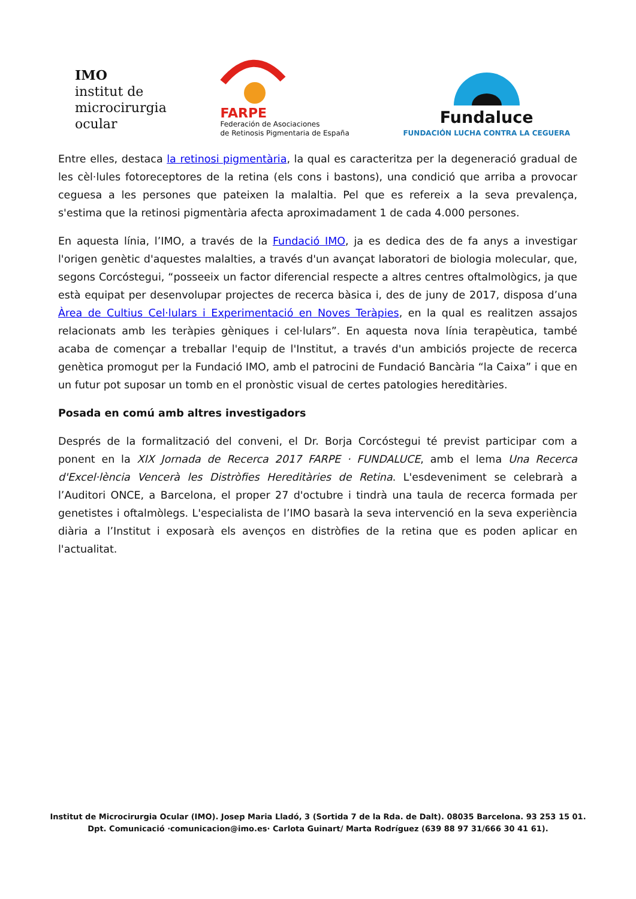IMO
institut de
microcirurgia
ocular
FARPE
Federación de Asociaciones
de Retinosis Pigmentaria de España
Fundaluce
FUNDACIÓN LUCHA CONTRA LA CEGUERA
Entre elles, destaca la retinosi pigmentària, la qual es caracteritza per la degeneració gradual de les cèl·lules fotoreceptores de la retina (els cons i bastons), una condició que arriba a provocar ceguesa a les persones que pateixen la malaltia. Pel que es refereix a la seva prevalença, s'estima que la retinosi pigmentària afecta aproximadament 1 de cada 4.000 persones.
En aquesta línia, l’IMO, a través de la Fundació IMO, ja es dedica des de fa anys a investigar l'origen genètic d'aquestes malalties, a través d'un avançat laboratori de biologia molecular, que, segons Corcóstegui, “posseeix un factor diferencial respecte a altres centres oftalmològics, ja que està equipat per desenvolupar projectes de recerca bàsica i, des de juny de 2017, disposa d’una Àrea de Cultius Cel·lulars i Experimentació en Noves Teràpies, en la qual es realitzen assajos relacionats amb les teràpies gèniques i cel·lulars”. En aquesta nova línia terapèutica, també acaba de començar a treballar l'equip de l'Institut, a través d'un ambiciós projecte de recerca genètica promogut per la Fundació IMO, amb el patrocini de Fundació Bancària “la Caixa” i que en un futur pot suposar un tomb en el pronòstic visual de certes patologies hereditàries.
Posada en comú amb altres investigadors
Després de la formalització del conveni, el Dr. Borja Corcóstegui té previst participar com a ponent en la XIX Jornada de Recerca 2017 FARPE · FUNDALUCE, amb el lema Una Recerca d'Excel·lència Vencerà les Distròfies Hereditàries de Retina. L'esdeveniment se celebrarà a l’Auditori ONCE, a Barcelona, el proper 27 d'octubre i tindrà una taula de recerca formada per genetistes i oftalmòlegs. L'especialista de l’IMO basarà la seva intervenció en la seva experiència diària a l’Institut i exposarà els avenços en distròfies de la retina que es poden aplicar en l'actualitat.
Institut de Microcirurgia Ocular (IMO). Josep Maria Lladó, 3 (Sortida 7 de la Rda. de Dalt). 08035 Barcelona. 93 253 15 01.
Dpt. Comunicació ·comunicacion@imo.es· Carlota Guinart/ Marta Rodríguez (639 88 97 31/666 30 41 61).